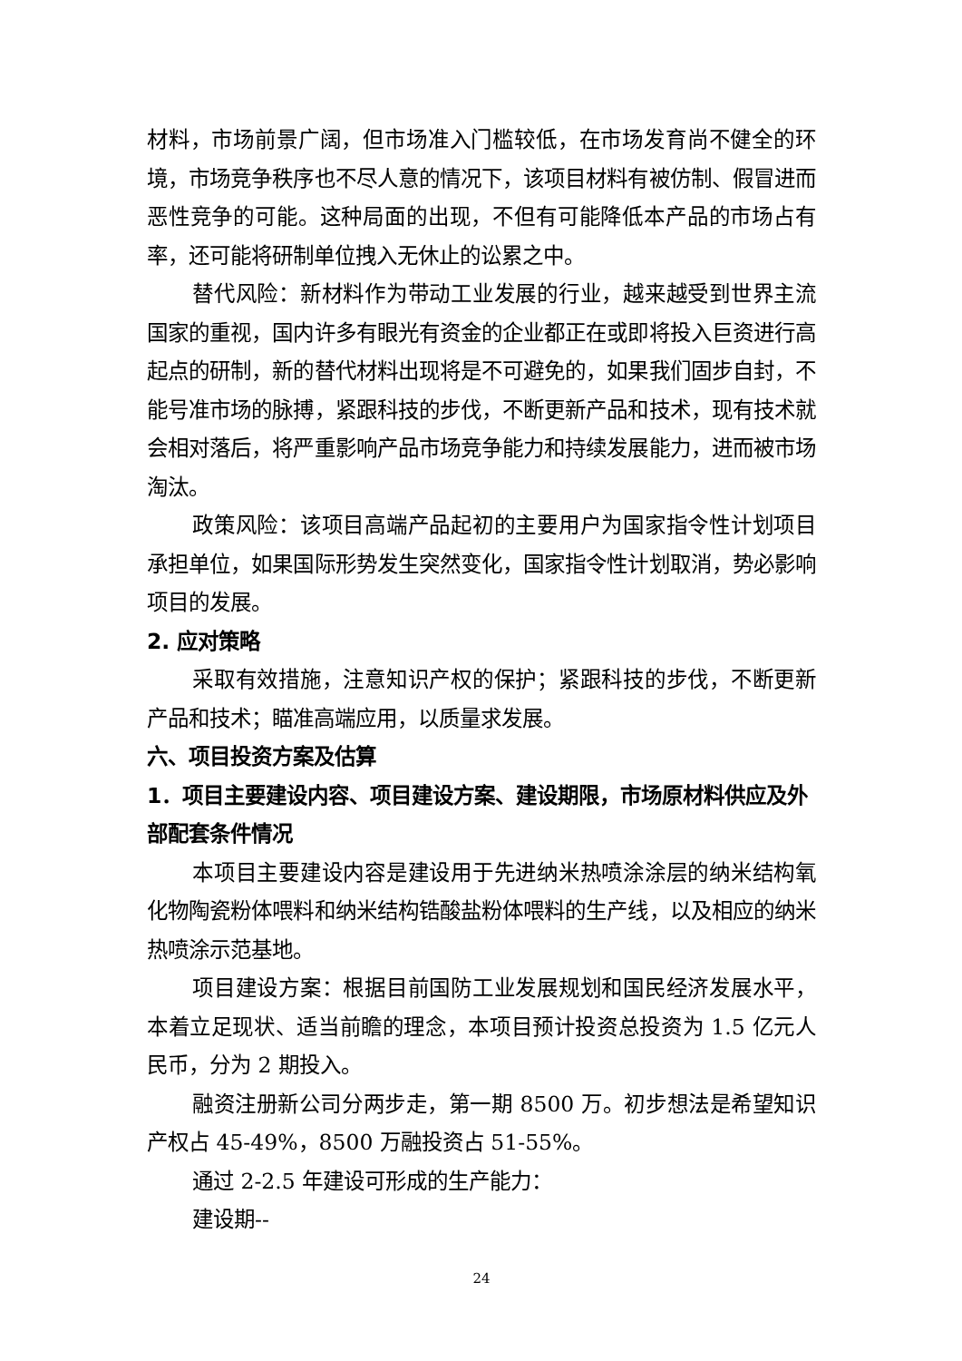材料，市场前景广阔，但市场准入门槛较低，在市场发育尚不健全的环境，市场竞争秩序也不尽人意的情况下，该项目材料有被仿制、假冒进而恶性竞争的可能。这种局面的出现，不但有可能降低本产品的市场占有率，还可能将研制单位拽入无休止的讼累之中。
替代风险：新材料作为带动工业发展的行业，越来越受到世界主流国家的重视，国内许多有眼光有资金的企业都正在或即将投入巨资进行高起点的研制，新的替代材料出现将是不可避免的，如果我们固步自封，不能号准市场的脉搏，紧跟科技的步伐，不断更新产品和技术，现有技术就会相对落后，将严重影响产品市场竞争能力和持续发展能力，进而被市场淘汰。
政策风险：该项目高端产品起初的主要用户为国家指令性计划项目承担单位，如果国际形势发生突然变化，国家指令性计划取消，势必影响项目的发展。
2. 应对策略
采取有效措施，注意知识产权的保护；紧跟科技的步伐，不断更新产品和技术；瞄准高端应用，以质量求发展。
六、项目投资方案及估算
1．项目主要建设内容、项目建设方案、建设期限，市场原材料供应及外部配套条件情况
本项目主要建设内容是建设用于先进纳米热喷涂涂层的纳米结构氧化物陶瓷粉体喂料和纳米结构锆酸盐粉体喂料的生产线，以及相应的纳米热喷涂示范基地。
项目建设方案：根据目前国防工业发展规划和国民经济发展水平，本着立足现状、适当前瞻的理念，本项目预计投资总投资为 1.5 亿元人民币，分为 2 期投入。
融资注册新公司分两步走，第一期 8500 万。初步想法是希望知识产权占 45-49%，8500 万融投资占 51-55%。
通过 2-2.5 年建设可形成的生产能力：
建设期--
24